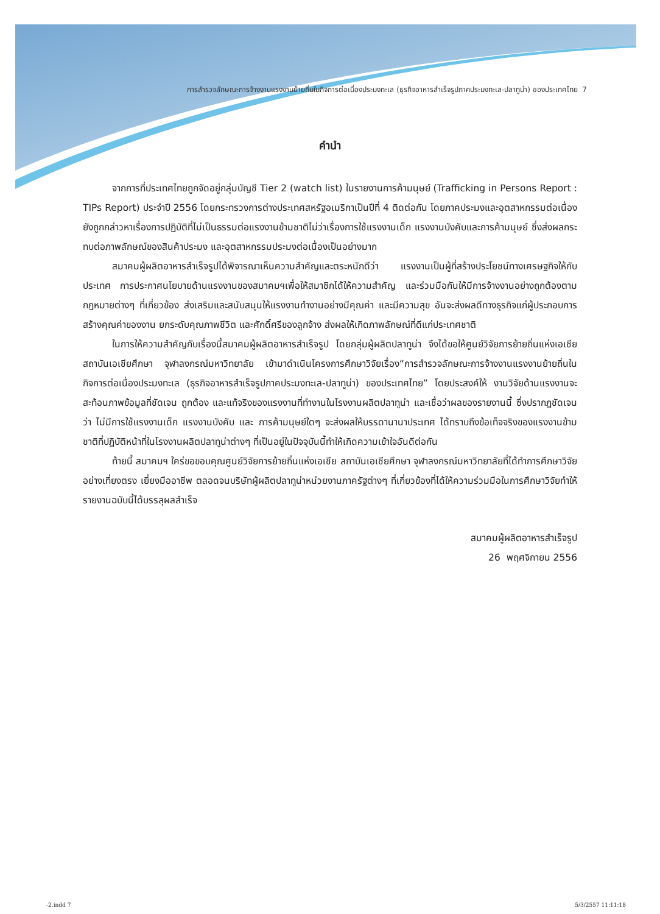การสำรวจลักษณะการจ้างงานแรงงานย้ายถิ่นในกิจการต่อเนื่องประมงทะเล (ธุรกิจอาหารสำเร็จรูปภาคประมงทะเล-ปลาทูน่า) ของประเทศไทย 7
คำนำ
จากการที่ประเทศไทยถูกจัดอยู่กลุ่มบัญชี Tier 2 (watch list) ในรายงานการค้ามนุษย์ (Trafficking in Persons Report : TIPs Report) ประจำปี 2556 โดยกระทรวงการต่างประเทศสหรัฐอเมริกาเป็นปีที่ 4 ติดต่อกัน โดยภาคประมงและอุตสาหกรรมต่อเนื่องยังถูกกล่าวหาเรื่องการปฏิบัติที่ไม่เป็นธรรมต่อแรงงานข้ามชาติไม่ว่าเรื่องการใช้แรงงานเด็ก แรงงานบังคับและการค้ามนุษย์ ซึ่งส่งผลกระทบต่อภาพลักษณ์ของสินค้าประมง และอุตสาหกรรมประมงต่อเนื่องเป็นอย่างมาก
สมาคมผู้ผลิตอาหารสำเร็จรูปได้พิจารณาเห็นความสำคัญและตระหนักดีว่า แรงงานเป็นผู้ที่สร้างประโยชน์ทางเศรษฐกิจให้กับประเทศ การประกาศนโยบายด้านแรงงานของสมาคมฯเพื่อให้สมาชิกได้ให้ความสำคัญ และร่วมมือกันให้มีการจ้างงานอย่างถูกต้องตามกฎหมายต่างๆ ที่เกี่ยวข้อง ส่งเสริมและสนับสนุนให้แรงงานทำงานอย่างมีคุณค่า และมีความสุข อันจะส่งผลดีทางธุรกิจแก่ผู้ประกอบการ สร้างคุณค่าของงาน ยกระดับคุณภาพชีวิต และศักดิ์ศรีของลูกจ้าง ส่งผลให้เกิดภาพลักษณ์ที่ดีแก่ประเทศชาติ
ในการให้ความสำคัญกับเรื่องนี้สมาคมผู้ผลิตอาหารสำเร็จรูป โดยกลุ่มผู้ผลิตปลาทูน่า จึงได้ขอให้ศูนย์วิจัยการย้ายถิ่นแห่งเอเชีย สถาบันเอเชียศึกษา จุฬาลงกรณ์มหาวิทยาลัย เข้ามาดำเนินโครงการศึกษาวิจัยเรื่อง“การสำรวจลักษณะการจ้างงานแรงงานย้ายถิ่นในกิจการต่อเนื่องประมงทะเล (ธุรกิจอาหารสำเร็จรูปภาคประมงทะเล-ปลาทูน่า) ของประเทศไทย” โดยประสงค์ให้ งานวิจัยด้านแรงงานจะสะท้อนภาพข้อมูลที่ชัดเจน ถูกต้อง และแท้จริงของแรงงานที่ทำงานในโรงงานผลิตปลาทูน่า และเชื่อว่าผลของรายงานนี้ ซึ่งปรากฏชัดเจนว่า ไม่มีการใช้แรงงานเด็ก แรงงานบังคับ และ การค้ามนุษย์ใดๆ จะส่งผลให้บรรดานานาประเทศ ได้ทราบถึงข้อเท็จจริงของแรงงานข้ามชาติที่ปฏิบัติหน้าที่ในโรงงานผลิตปลาทูน่าต่างๆ ที่เป็นอยู่ในปัจจุบันนี้ทำให้เกิดความเข้าใจอันดีต่อกัน
ท้ายนี้ สมาคมฯ ใคร่ขอขอบคุณศูนย์วิจัยการย้ายถิ่นแห่งเอเชีย สถาบันเอเชียศึกษา จุฬาลงกรณ์มหาวิทยาลัยที่ได้ทำการศึกษาวิจัย อย่างเที่ยงตรง เยี่ยงมืออาชีพ ตลอดจนบริษัทผู้ผลิตปลาทูน่าหน่วยงานภาครัฐต่างๆ ที่เกี่ยวข้องที่ได้ให้ความร่วมมือในการศึกษาวิจัยทำให้รายงานฉบับนี้ได้บรรลุผลสำเร็จ
สมาคมผู้ผลิตอาหารสำเร็จรูป
26 พฤศจิกายน 2556
-2.indd 7 5/3/2557 11:11:18